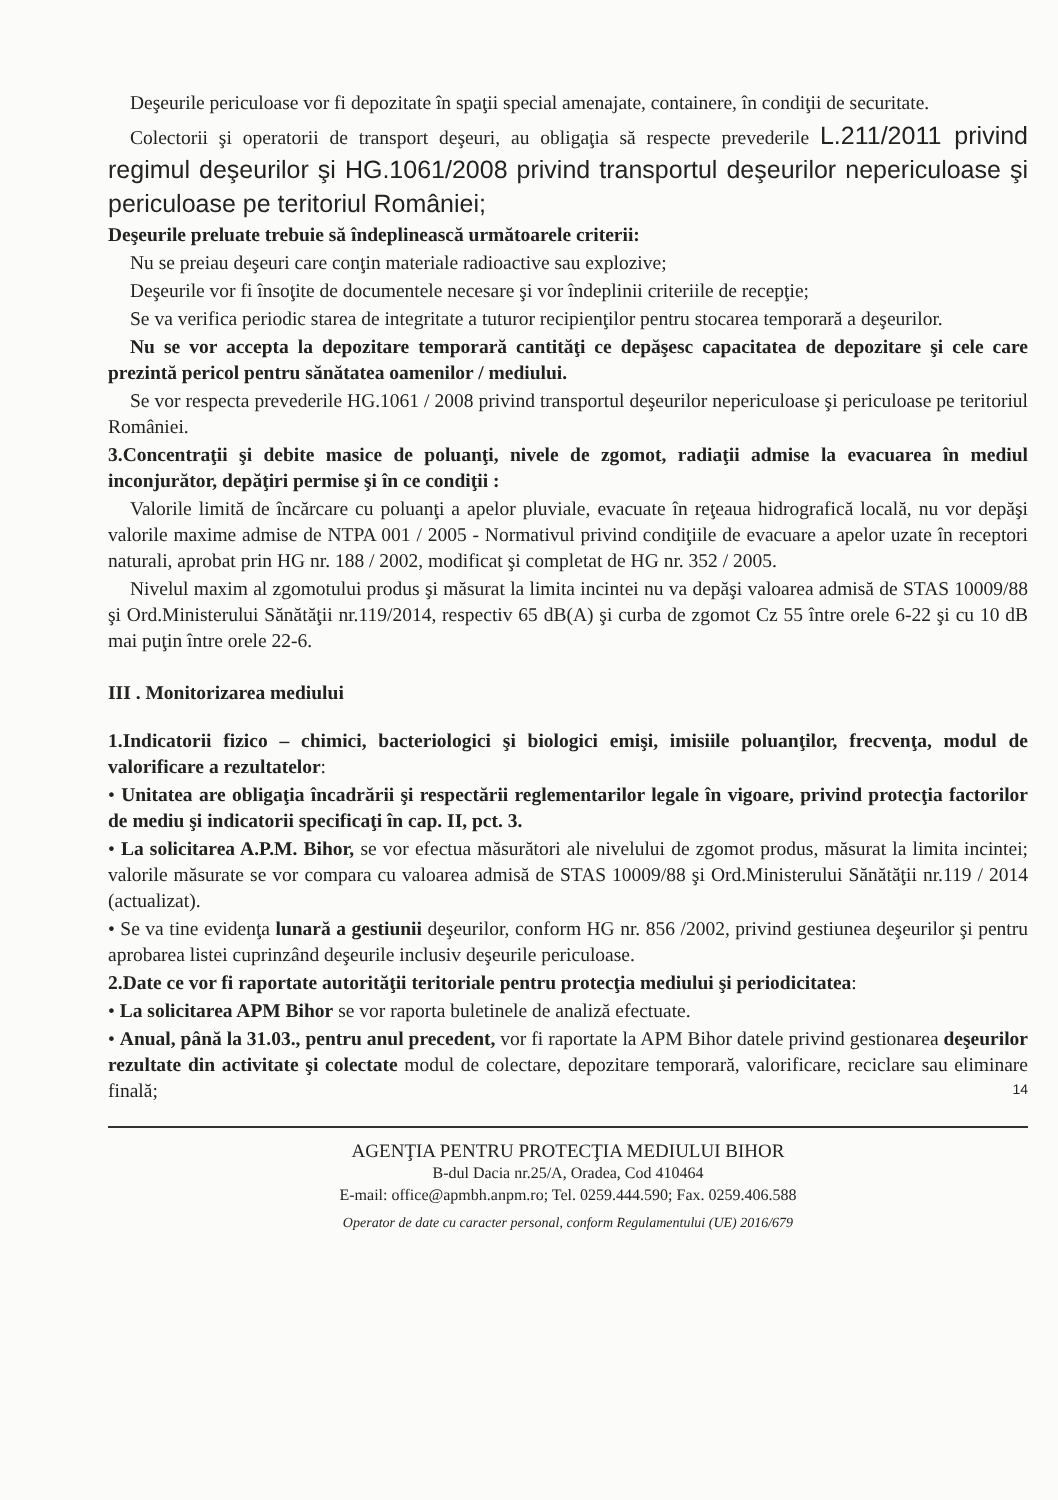Deşeurile periculoase vor fi depozitate în spaţii special amenajate, containere, în condiţii de securitate.
Colectorii şi operatorii de transport deşeuri, au obligaţia să respecte prevederile L.211/2011 privind regimul deşeurilor şi HG.1061/2008 privind transportul deşeurilor nepericuloase şi periculoase pe teritoriul României;
Deşeurile preluate trebuie să îndeplinească următoarele criterii:
Nu se preiau deşeuri care conţin materiale radioactive sau explozive;
Deşeurile vor fi însoţite de documentele necesare şi vor îndeplinii criteriile de recepţie;
Se va verifica periodic starea de integritate a tuturor recipienţilor pentru stocarea temporară a deşeurilor.
Nu se vor accepta la depozitare temporară cantităţi ce depăşesc capacitatea de depozitare şi cele care prezintă pericol pentru sănătatea oamenilor / mediului.
Se vor respecta prevederile HG.1061 / 2008 privind transportul deşeurilor nepericuloase şi periculoase pe teritoriul României.
3.Concentraţii şi debite masice de poluanţi, nivele de zgomot, radiaţii admise la evacuarea în mediul inconjurător, depăţiri permise şi în ce condiţii :
Valorile limită de încărcare cu poluanţi a apelor pluviale, evacuate în reţeaua hidrografică locală, nu vor depăşi valorile maxime admise de NTPA 001 / 2005 - Normativul privind condiţiile de evacuare a apelor uzate în receptori naturali, aprobat prin HG nr. 188 / 2002, modificat şi completat de HG nr. 352 / 2005.
Nivelul maxim al zgomotului produs şi măsurat la limita incintei nu va depăşi valoarea admisă de STAS 10009/88 şi Ord.Ministerului Sănătăţii nr.119/2014, respectiv 65 dB(A) şi curba de zgomot Cz 55 între orele 6-22 şi cu 10 dB mai puţin între orele 22-6.
III . Monitorizarea mediului
1.Indicatorii fizico – chimici, bacteriologici şi biologici emişi, imisiile poluanţilor, frecvenţa, modul de valorificare a rezultatelor:
• Unitatea are obligaţia încadrării şi respectării reglementarilor legale în vigoare, privind protecţia factorilor de mediu şi indicatorii specificaţi în cap. II, pct. 3.
• La solicitarea A.P.M. Bihor, se vor efectua măsurători ale nivelului de zgomot produs, măsurat la limita incintei; valorile măsurate se vor compara cu valoarea admisă de STAS 10009/88 şi Ord.Ministerului Sănătăţii nr.119 / 2014 (actualizat).
• Se va tine evidenţa lunară a gestiunii deşeurilor, conform HG nr. 856 /2002, privind gestiunea deşeurilor şi pentru aprobarea listei cuprinzând deşeurile inclusiv deşeurile periculoase.
2.Date ce vor fi raportate autorităţii teritoriale pentru protecţia mediului şi periodicitatea:
• La solicitarea APM Bihor se vor raporta buletinele de analiză efectuate.
• Anual, până la 31.03., pentru anul precedent, vor fi raportate la APM Bihor datele privind gestionarea deşeurilor rezultate din activitate şi colectate modul de colectare, depozitare temporară, valorificare, reciclare sau eliminare finală;
14
AGENŢIA PENTRU PROTECŢIA MEDIULUI BIHOR
B-dul Dacia nr.25/A, Oradea, Cod 410464
E-mail: office@apmbh.anpm.ro; Tel. 0259.444.590; Fax. 0259.406.588
Operator de date cu caracter personal, conform Regulamentului (UE) 2016/679